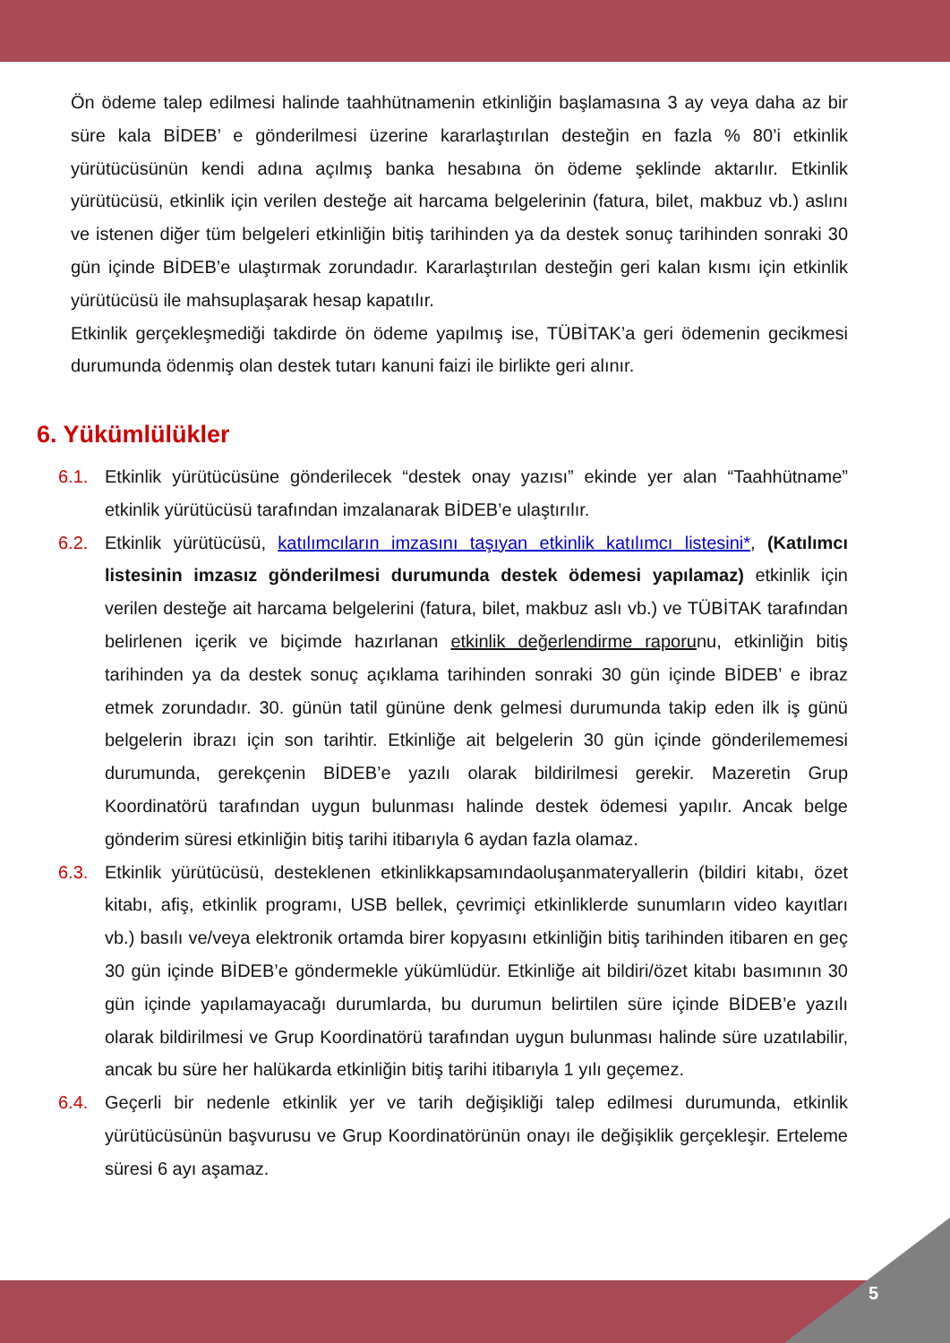Ön ödeme talep edilmesi halinde taahhütnamenin etkinliğin başlamasına 3 ay veya daha az bir süre kala BİDEB’ e gönderilmesi üzerine kararlaştırılan desteğin en fazla % 80’i etkinlik yürütücüsünün kendi adına açılmış banka hesabına ön ödeme şeklinde aktarılır. Etkinlik yürütücüsü, etkinlik için verilen desteğe ait harcama belgelerinin (fatura, bilet, makbuz vb.) aslını ve istenen diğer tüm belgeleri etkinliğin bitiş tarihinden ya da destek sonuç tarihinden sonraki 30 gün içinde BİDEB’e ulaştırmak zorundadır. Kararlaştırılan desteğin geri kalan kısmı için etkinlik yürütücüsü ile mahsuplaşarak hesap kapatılır.
Etkinlik gerçekleşmediği takdirde ön ödeme yapılmış ise, TÜBİTAK’a geri ödemenin gecikmesi durumunda ödenmiş olan destek tutarı kanuni faizi ile birlikte geri alınır.
6. Yükümlülükler
6.1. Etkinlik yürütücüsüne gönderilecek “destek onay yazısı” ekinde yer alan “Taahhütname” etkinlik yürütücüsü tarafından imzalanarak BİDEB’e ulaştırılır.
6.2. Etkinlik yürütücüsü, katılımcıların imzasını taşıyan etkinlik katılımcı listesini*, (Katılımcı listesinin imzasız gönderilmesi durumunda destek ödemesi yapılamaz) etkinlik için verilen desteğe ait harcama belgelerini (fatura, bilet, makbuz aslı vb.) ve TÜBİTAK tarafından belirlenen içerik ve biçimde hazırlanan etkinlik değerlendirme raporunu, etkinliğin bitiş tarihinden ya da destek sonuç açıklama tarihinden sonraki 30 gün içinde BİDEB’ e ibraz etmek zorundadır. 30. günün tatil gününe denk gelmesi durumunda takip eden ilk iş günü belgelerin ibrazı için son tarihtir. Etkinliğe ait belgelerin 30 gün içinde gönderilememesi durumunda, gerekçenin BİDEB’e yazılı olarak bildirilmesi gerekir. Mazeretin Grup Koordinatörü tarafından uygun bulunması halinde destek ödemesi yapılır. Ancak belge gönderim süresi etkinliğin bitiş tarihi itibarıyla 6 aydan fazla olamaz.
6.3. Etkinlik yürütücüsü, desteklenen etkinlikkapsamındaoluşanmateryallerin (bildiri kitabı, özet kitabı, afiş, etkinlik programı, USB bellek, çevrimiçi etkinliklerde sunumların video kayıtları vb.) basılı ve/veya elektronik ortamda birer kopyasını etkinliğin bitiş tarihinden itibaren en geç 30 gün içinde BİDEB’e göndermekle yükümlüdür. Etkinliğe ait bildiri/özet kitabı basımının 30 gün içinde yapılamayacağı durumlarda, bu durumun belirtilen süre içinde BİDEB’e yazılı olarak bildirilmesi ve Grup Koordinatörü tarafından uygun bulunması halinde süre uzatılabilir, ancak bu süre her halükarda etkinliğin bitiş tarihi itibarıyla 1 yılı geçemez.
6.4. Geçerli bir nedenle etkinlik yer ve tarih değişikliği talep edilmesi durumunda, etkinlik yürütücüsünün başvurusu ve Grup Koordinatörünün onayı ile değişiklik gerçekleşir. Erteleme süresi 6 ayı aşamaz.
5